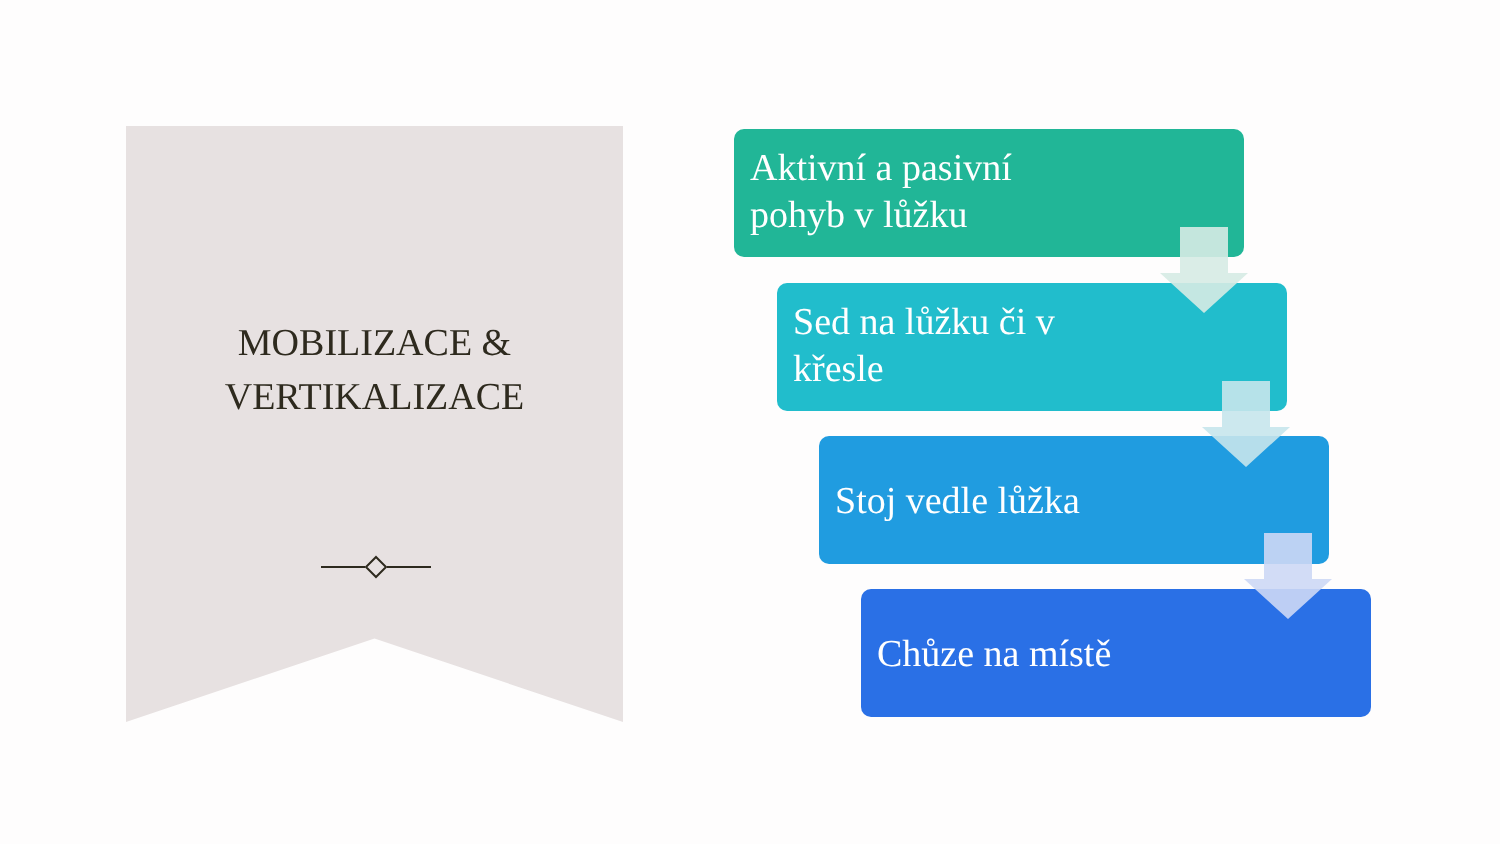MOBILIZACE &
VERTIKALIZACE
Aktivní a pasivní
pohyb v lůžku
Sed na lůžku či v
křesle
Stoj vedle lůžka
Chůze na místě